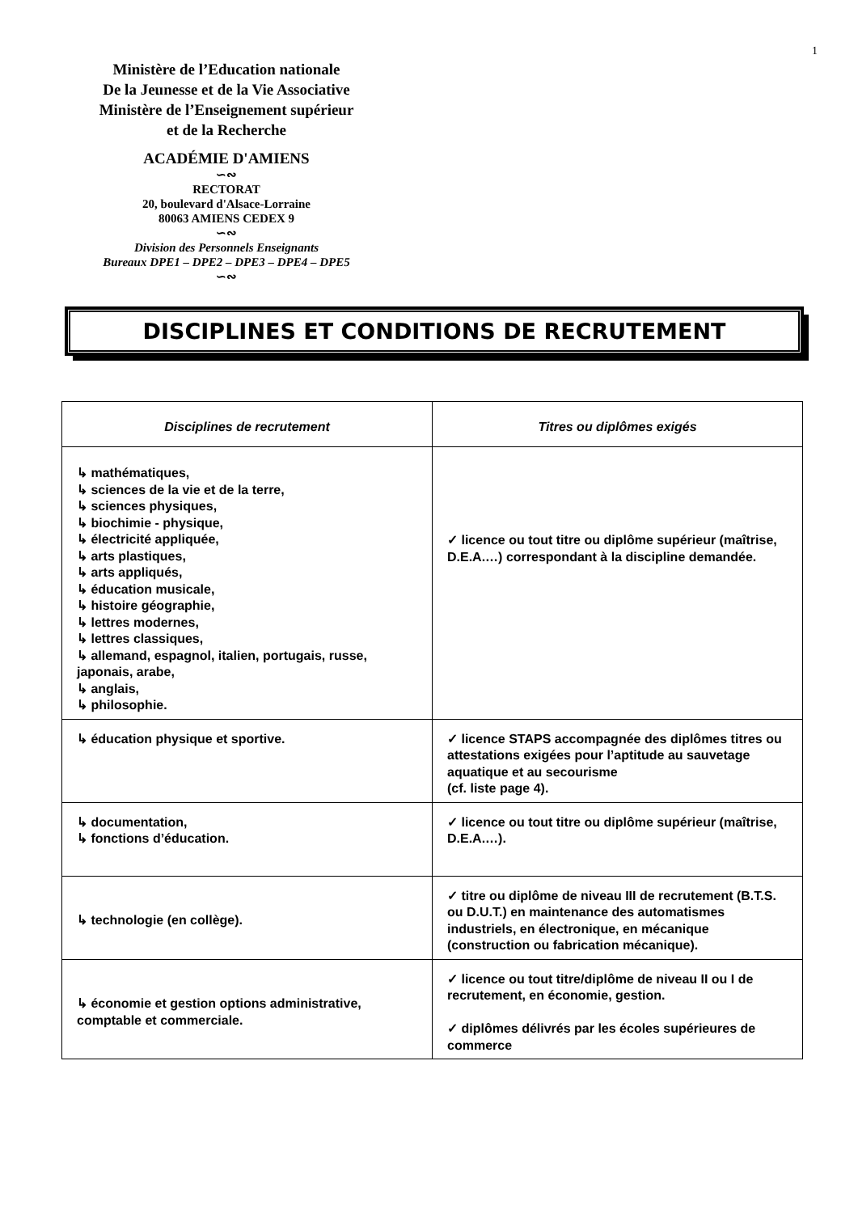1
Ministère de l’Education nationale
De la Jeunesse et de la Vie Associative
Ministère de l’Enseignement supérieur
et de la Recherche
ACADÉMIE D'AMIENS
∽∾
RECTORAT
20, boulevard d'Alsace-Lorraine
80063 AMIENS CEDEX 9
∽∾
Division des Personnels Enseignants
Bureaux DPE1 – DPE2 – DPE3 – DPE4 – DPE5
∽∾
DISCIPLINES ET CONDITIONS DE RECRUTEMENT
| Disciplines de recrutement | Titres ou diplômes exigés |
| --- | --- |
| ↳ mathématiques, ↳ sciences de la vie et de la terre, ↳ sciences physiques, ↳ biochimie - physique, ↳ électricité appliquée, ↳ arts plastiques, ↳ arts appliqués, ↳ éducation musicale, ↳ histoire géographie, ↳ lettres modernes, ↳ lettres classiques, ↳ allemand, espagnol, italien, portugais, russe, japonais, arabe, ↳ anglais, ↳ philosophie. | ✓ licence ou tout titre ou diplôme supérieur (maîtrise, D.E.A.…) correspondant à la discipline demandée. |
| ↳ éducation physique et sportive. | ✓ licence STAPS accompagnée des diplômes titres ou attestations exigées pour l’aptitude au sauvetage aquatique et au secourisme (cf. liste page 4). |
| ↳ documentation, ↳ fonctions d’éducation. | ✓ licence ou tout titre ou diplôme supérieur (maîtrise, D.E.A.…). |
| ↳ technologie (en collège). | ✓ titre ou diplôme de niveau III de recrutement (B.T.S. ou D.U.T.) en maintenance des automatismes industriels, en électronique, en mécanique (construction ou fabrication mécanique). |
| ↳ économie et gestion options administrative, comptable et commerciale. | ✓ licence ou tout titre/diplôme de niveau II ou I de recrutement, en économie, gestion. ✓ diplômes délivrés par les écoles supérieures de commerce |